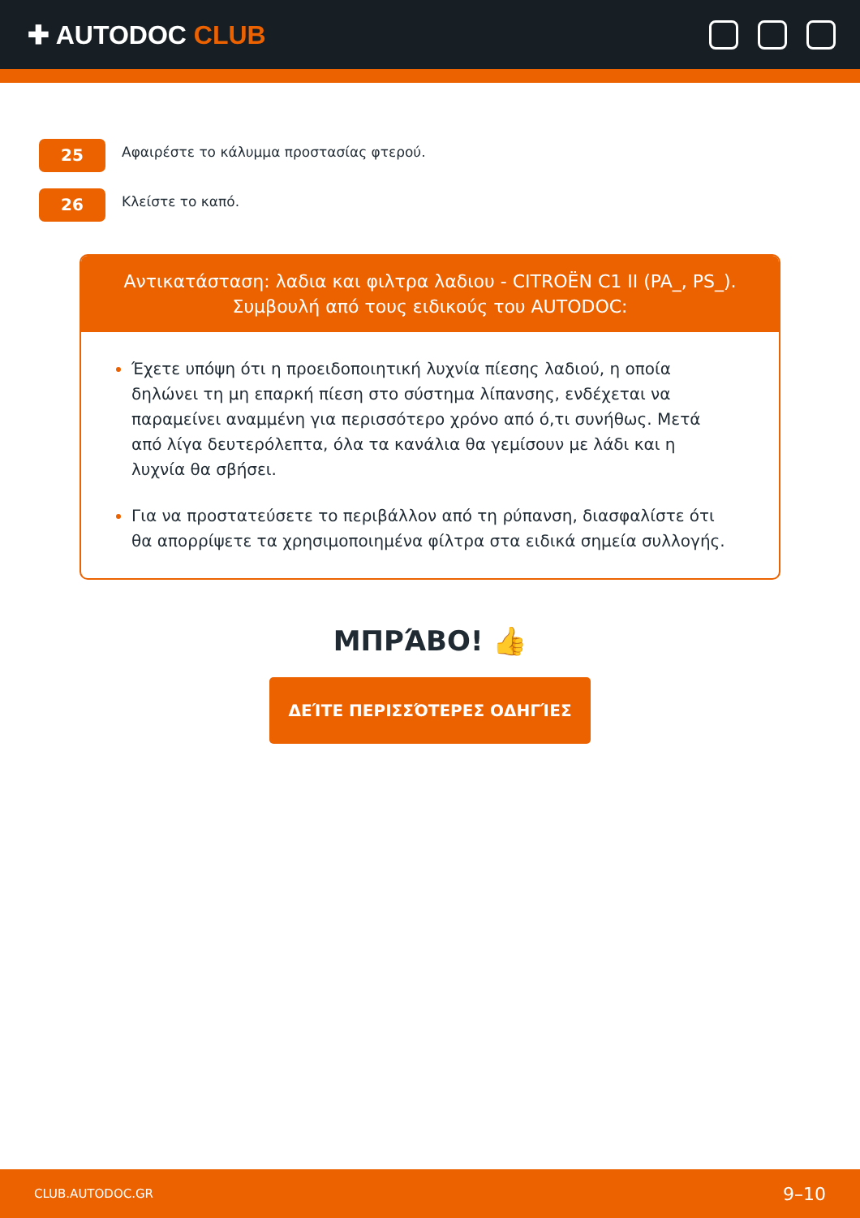✚ AUTODOC CLUB
25
Αφαιρέστε το κάλυμμα προστασίας φτερού.
26
Κλείστε το καπό.
Αντικατάσταση: λαδια και φιλτρα λαδιου - CITROËN C1 II (PA_, PS_).
Συμβουλή από τους ειδικούς του AUTODOC:
Έχετε υπόψη ότι η προειδοποιητική λυχνία πίεσης λαδιού, η οποία δηλώνει τη μη επαρκή πίεση στο σύστημα λίπανσης, ενδέχεται να παραμείνει αναμμένη για περισσότερο χρόνο από ό,τι συνήθως. Μετά από λίγα δευτερόλεπτα, όλα τα κανάλια θα γεμίσουν με λάδι και η λυχνία θα σβήσει.
Για να προστατεύσετε το περιβάλλον από τη ρύπανση, διασφαλίστε ότι θα απορρίψετε τα χρησιμοποιημένα φίλτρα στα ειδικά σημεία συλλογής.
ΜΠΡΆΒΟ! 👍
ΔΕΊΤΕ ΠΕΡΙΣΣΌΤΕΡΕΣ ΟΔΗΓΊΕΣ
CLUB.AUTODOC.GR 9–10